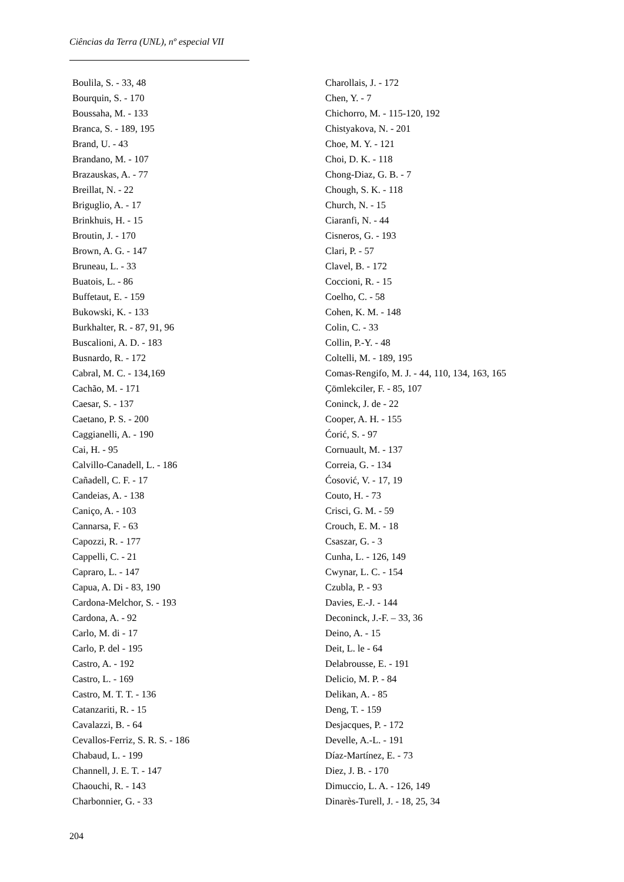Ciências da Terra (UNL), nº especial VII
Boulila, S. - 33, 48
Bourquin, S. - 170
Boussaha, M. - 133
Branca, S. - 189, 195
Brand, U. - 43
Brandano, M. - 107
Brazauskas, A. - 77
Breillat, N. - 22
Briguglio, A. - 17
Brinkhuis, H. - 15
Broutin, J. - 170
Brown, A. G. - 147
Bruneau, L. - 33
Buatois, L. - 86
Buffetaut, E. - 159
Bukowski, K. - 133
Burkhalter, R. - 87, 91, 96
Buscalioni, A. D. - 183
Busnardo, R. - 172
Cabral, M. C. - 134,169
Cachão, M. - 171
Caesar, S. - 137
Caetano, P. S. - 200
Caggianelli, A. - 190
Cai, H. - 95
Calvillo-Canadell, L. - 186
Cañadell, C. F. - 17
Candeias, A. - 138
Caniço, A. - 103
Cannarsa, F. - 63
Capozzi, R. - 177
Cappelli, C. - 21
Capraro, L. - 147
Capua, A. Di - 83, 190
Cardona-Melchor, S. - 193
Cardona, A. - 92
Carlo, M. di - 17
Carlo, P. del - 195
Castro, A. - 192
Castro, L. - 169
Castro, M. T. T. - 136
Catanzariti, R. - 15
Cavalazzi, B. - 64
Cevallos-Ferriz, S. R. S. - 186
Chabaud, L. - 199
Channell, J. E. T. - 147
Chaouchi, R. - 143
Charbonnier, G. - 33
Charollais, J. - 172
Chen, Y. - 7
Chichorro, M. - 115-120, 192
Chistyakova, N. - 201
Choe, M. Y. - 121
Choi, D. K. - 118
Chong-Diaz, G. B. - 7
Chough, S. K. - 118
Church, N. - 15
Ciaranfi, N. - 44
Cisneros, G. - 193
Clari, P. - 57
Clavel, B. - 172
Coccioni, R. - 15
Coelho, C. - 58
Cohen, K. M. - 148
Colin, C. - 33
Collin, P.-Y. - 48
Coltelli, M. - 189, 195
Comas-Rengifo, M. J. - 44, 110, 134, 163, 165
Çömlekciler, F. - 85, 107
Coninck, J. de - 22
Cooper, A. H. - 155
Ćorić, S. - 97
Cornuault, M. - 137
Correia, G. - 134
Ćosović, V. - 17, 19
Couto, H. - 73
Crisci, G. M. - 59
Crouch, E. M. - 18
Csaszar, G. - 3
Cunha, L. - 126, 149
Cwynar, L. C. - 154
Czubla, P. - 93
Davies, E.-J. - 144
Deconinck, J.-F. – 33, 36
Deino, A. - 15
Deit, L. le - 64
Delabrousse, E. - 191
Delicio, M. P. - 84
Delikan, A. - 85
Deng, T. - 159
Desjacques, P. - 172
Develle, A.-L. - 191
Díaz-Martínez, E. - 73
Diez, J. B. - 170
Dimuccio, L. A. - 126, 149
Dinarès-Turell, J. - 18, 25, 34
204